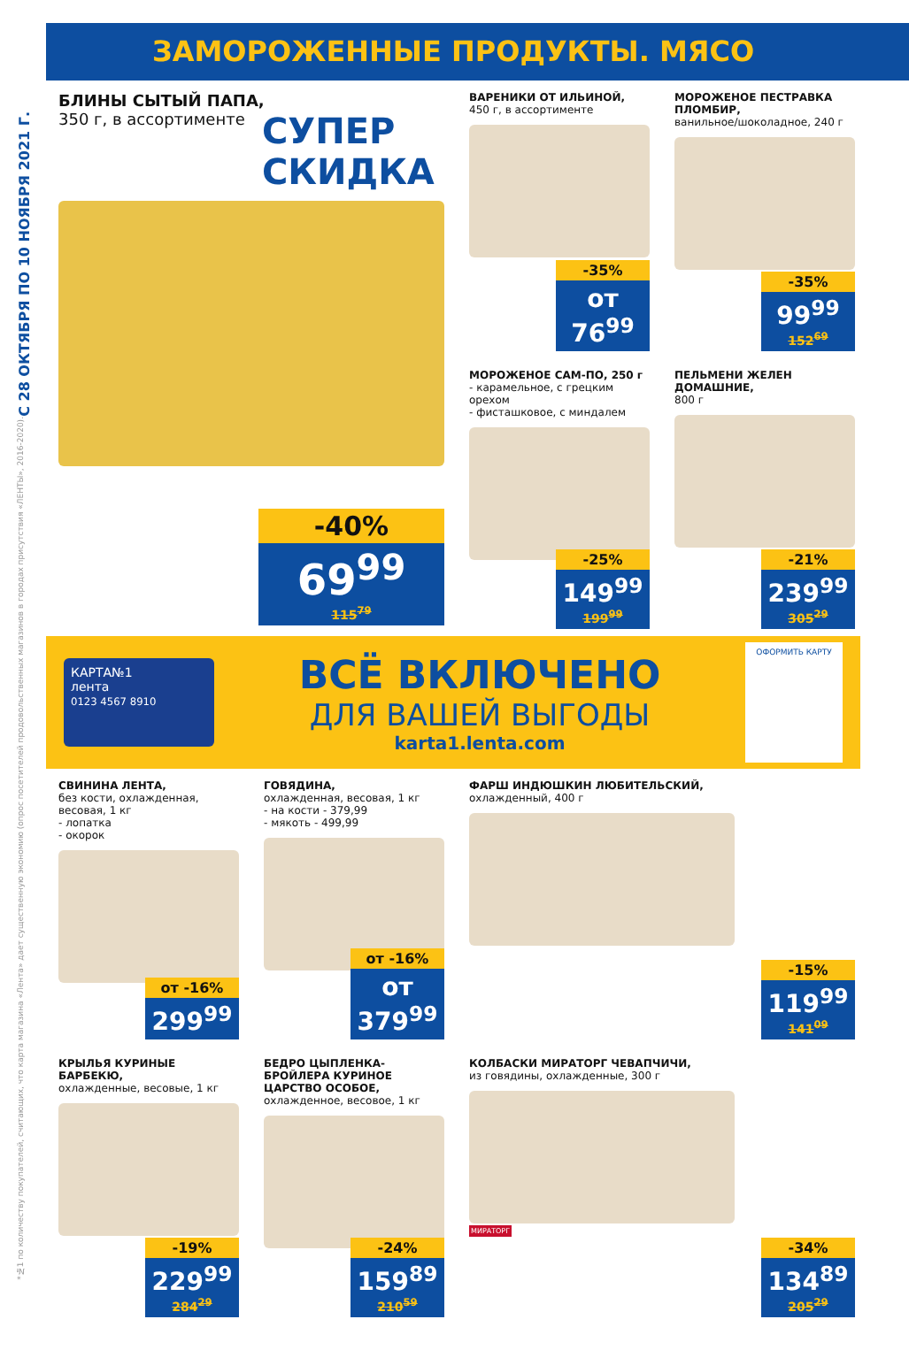С 28 ОКТЯБРЯ ПО 10 НОЯБРЯ 2021 Г.
*№1 по количеству покупателей, считающих, что карта магазина «Лента» дает существенную экономию (опрос посетителей продовольственных магазинов в городах присутствия «ЛЕНТЫ», 2016-2020).
ЗАМОРОЖЕННЫЕ ПРОДУКТЫ. МЯСО
БЛИНЫ СЫТЫЙ ПАПА,
350 г, в ассортименте
СУПЕР СКИДКА
-40%
69<sup>99</sup>
115<sup>79</sup>
ВАРЕНИКИ ОТ ИЛЬИНОЙ,
450 г, в ассортименте
-35%
от 76<sup>99</sup>
МОРОЖЕНОЕ ПЕСТРАВКА ПЛОМБИР,
ванильное/шоколадное, 240 г
-35%
99<sup>99</sup>
152<sup>69</sup>
МОРОЖЕНОЕ САМ-ПО, 250 г
- карамельное, с грецким орехом
- фисташковое, с миндалем
-25%
149<sup>99</sup>
199<sup>99</sup>
ПЕЛЬМЕНИ ЖЕЛЕН ДОМАШНИЕ,
800 г
-21%
239<sup>99</sup>
305<sup>29</sup>
КАРТА№1
лента
0123 4567 8910
ВСЁ ВКЛЮЧЕНО
ДЛЯ ВАШЕЙ ВЫГОДЫ
karta1.lenta.com
ОФОРМИТЬ КАРТУ
СВИНИНА ЛЕНТА,
без кости, охлажденная, весовая, 1 кг
- лопатка
- окорок
от -16%
299<sup>99</sup>
ГОВЯДИНА,
охлажденная, весовая, 1 кг
- на кости - 379,99
- мякоть - 499,99
от -16%
от 379<sup>99</sup>
ФАРШ ИНДЮШКИН ЛЮБИТЕЛЬСКИЙ,
охлажденный, 400 г
-15%
119<sup>99</sup>
141<sup>09</sup>
КРЫЛЬЯ КУРИНЫЕ БАРБЕКЮ,
охлажденные, весовые, 1 кг
-19%
229<sup>99</sup>
284<sup>29</sup>
БЕДРО ЦЫПЛЕНКА-БРОЙЛЕРА КУРИНОЕ ЦАРСТВО ОСОБОЕ,
охлажденное, весовое, 1 кг
-24%
159<sup>89</sup>
210<sup>59</sup>
КОЛБАСКИ МИРАТОРГ ЧЕВАПЧИЧИ,
из говядины, охлажденные, 300 г
МИРАТОРГ
-34%
134<sup>89</sup>
205<sup>29</sup>